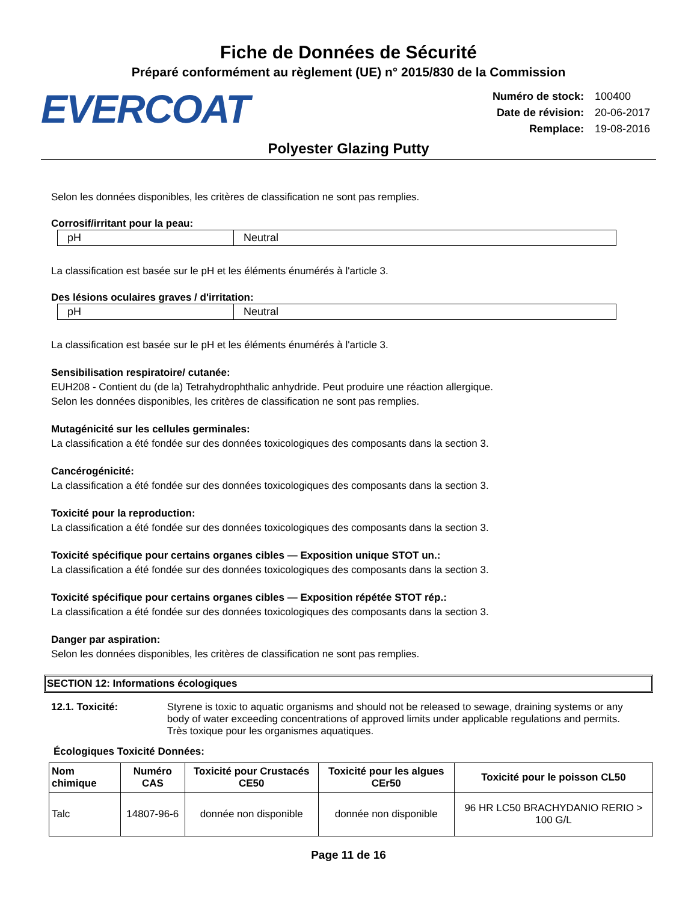Fiche de Données de Sécurité
Préparé conformément au règlement (UE) n° 2015/830 de la Commission
EVERCOAT
| Numéro de stock: | 100400 |
| Date de révision: | 20-06-2017 |
| Remplace: | 19-08-2016 |
Polyester Glazing Putty
Selon les données disponibles, les critères de classification ne sont pas remplies.
Corrosif/irritant pour la peau:
| pH | Neutral |
La classification est basée sur le pH et les éléments énumérés à l'article 3.
Des lésions oculaires graves / d'irritation:
| pH | Neutral |
La classification est basée sur le pH et les éléments énumérés à l'article 3.
Sensibilisation respiratoire/ cutanée:
EUH208 - Contient du (de la) Tetrahydrophthalic anhydride. Peut produire une réaction allergique.
Selon les données disponibles, les critères de classification ne sont pas remplies.
Mutagénicité sur les cellules germinales:
La classification a été fondée sur des données toxicologiques des composants dans la section 3.
Cancérogénicité:
La classification a été fondée sur des données toxicologiques des composants dans la section 3.
Toxicité pour la reproduction:
La classification a été fondée sur des données toxicologiques des composants dans la section 3.
Toxicité spécifique pour certains organes cibles — Exposition unique STOT un.:
La classification a été fondée sur des données toxicologiques des composants dans la section 3.
Toxicité spécifique pour certains organes cibles — Exposition répétée STOT rép.:
La classification a été fondée sur des données toxicologiques des composants dans la section 3.
Danger par aspiration:
Selon les données disponibles, les critères de classification ne sont pas remplies.
SECTION 12: Informations écologiques
12.1. Toxicité: Styrene is toxic to aquatic organisms and should not be released to sewage, draining systems or any body of water exceeding concentrations of approved limits under applicable regulations and permits.
Très toxique pour les organismes aquatiques.
Écologiques Toxicité Données:
| Nom chimique | Numéro CAS | Toxicité pour Crustacés CE50 | Toxicité pour les algues CEr50 | Toxicité pour le poisson CL50 |
| --- | --- | --- | --- | --- |
| Talc | 14807-96-6 | donnée non disponible | donnée non disponible | 96 HR LC50 BRACHYDANIO RERIO > 100 G/L |
Page 11 de 16